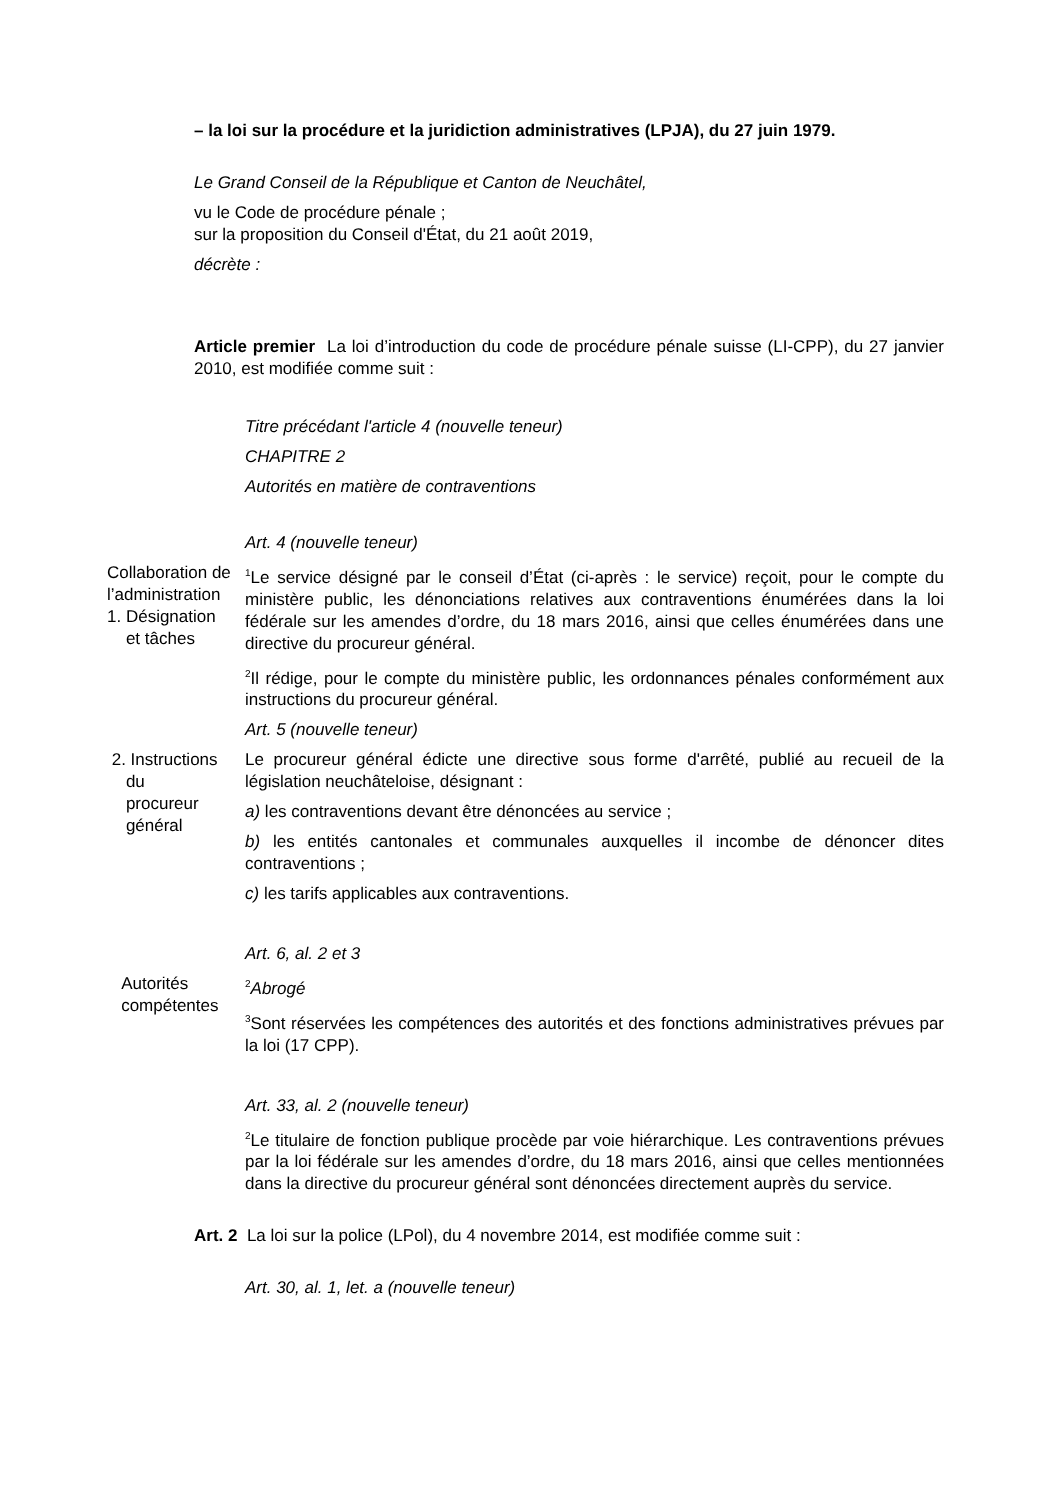– la loi sur la procédure et la juridiction administratives (LPJA), du 27 juin 1979.
Le Grand Conseil de la République et Canton de Neuchâtel,
vu le Code de procédure pénale ;
sur la proposition du Conseil d'État, du 21 août 2019,
décrète :
Article premier La loi d’introduction du code de procédure pénale suisse (LI-CPP), du 27 janvier 2010, est modifiée comme suit :
Titre précédant l'article 4 (nouvelle teneur)
CHAPITRE 2
Autorités en matière de contraventions
Art. 4 (nouvelle teneur)
Collaboration de l’administration
1. Désignation
et tâches
<sup>1</sup> Le service désigné par le conseil d’État (ci-après : le service) reçoit, pour le compte du ministère public, les dénonciations relatives aux contraventions énumérées dans la loi fédérale sur les amendes d’ordre, du 18 mars 2016, ainsi que celles énumérées dans une directive du procureur général.
<sup>2</sup> Il rédige, pour le compte du ministère public, les ordonnances pénales conformément aux instructions du procureur général.
Art. 5 (nouvelle teneur)
2. Instructions
du
procureur
général
Le procureur général édicte une directive sous forme d'arrêté, publié au recueil de la législation neuchâteloise, désignant :
a) les contraventions devant être dénoncées au service ;
b) les entités cantonales et communales auxquelles il incombe de dénoncer dites contraventions ;
c) les tarifs applicables aux contraventions.
Art. 6, al. 2 et 3
Autorités
compétentes
<sup>2</sup> Abrogé
<sup>3</sup> Sont réservées les compétences des autorités et des fonctions administratives prévues par la loi (17 CPP).
Art. 33, al. 2 (nouvelle teneur)
<sup>2</sup> Le titulaire de fonction publique procède par voie hiérarchique. Les contraventions prévues par la loi fédérale sur les amendes d’ordre, du 18 mars 2016, ainsi que celles mentionnées dans la directive du procureur général sont dénoncées directement auprès du service.
Art. 2 La loi sur la police (LPol), du 4 novembre 2014, est modifiée comme suit :
Art. 30, al. 1, let. a (nouvelle teneur)